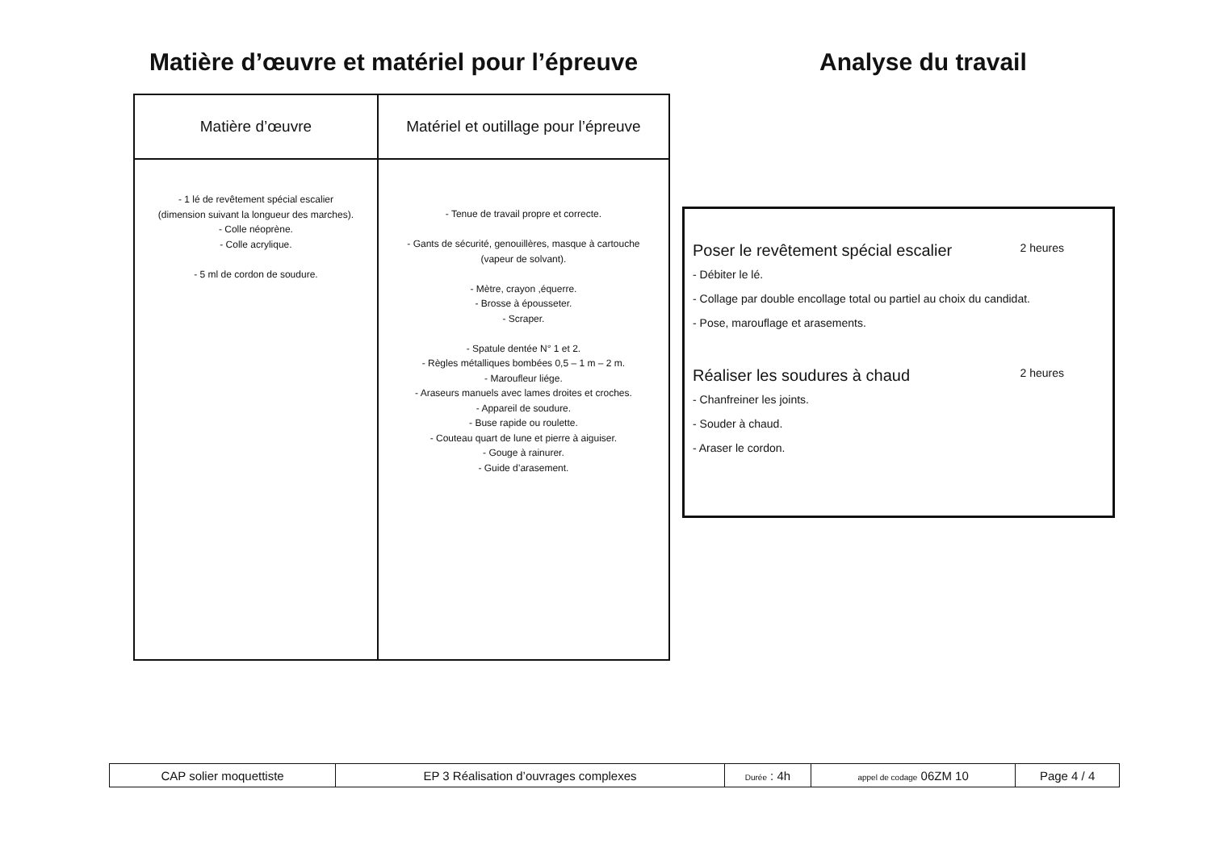Matière d’œuvre et matériel pour l’épreuve
| Matière d’œuvre | Matériel et outillage pour l’épreuve |
| --- | --- |
| - 1 lé de revêtement spécial escalier (dimension suivant la longueur des marches). - Colle néoprène. - Colle acrylique. - 5 ml de cordon de soudure. | - Tenue de travail propre et correcte. - Gants de sécurité, genouillères, masque à cartouche (vapeur de solvant). - Mètre, crayon ,équerre. - Brosse à épousseter. - Scraper. - Spatule dentée N° 1 et 2. - Règles métalliques bombées 0,5 – 1 m – 2 m. - Maroufleur liége. - Araseurs manuels avec lames droites et croches. - Appareil de soudure. - Buse rapide ou roulette. - Couteau quart de lune et pierre à aiguiser. - Gouge à rainurer. - Guide d’arasement. |
Analyse du travail
Poser le revêtement spécial escalier 2 heures
- Débiter le lé.
- Collage par double encollage total ou partiel au choix du candidat.
- Pose, marouflage et arasements.
Réaliser les soudures à chaud 2 heures
- Chanfreiner les joints.
- Souder à chaud.
- Araser le cordon.
| CAP solier moquettiste | EP 3 Réalisation d’ouvrages complexes | Durée : 4h | appel de codage 06ZM 10 | Page 4 / 4 |